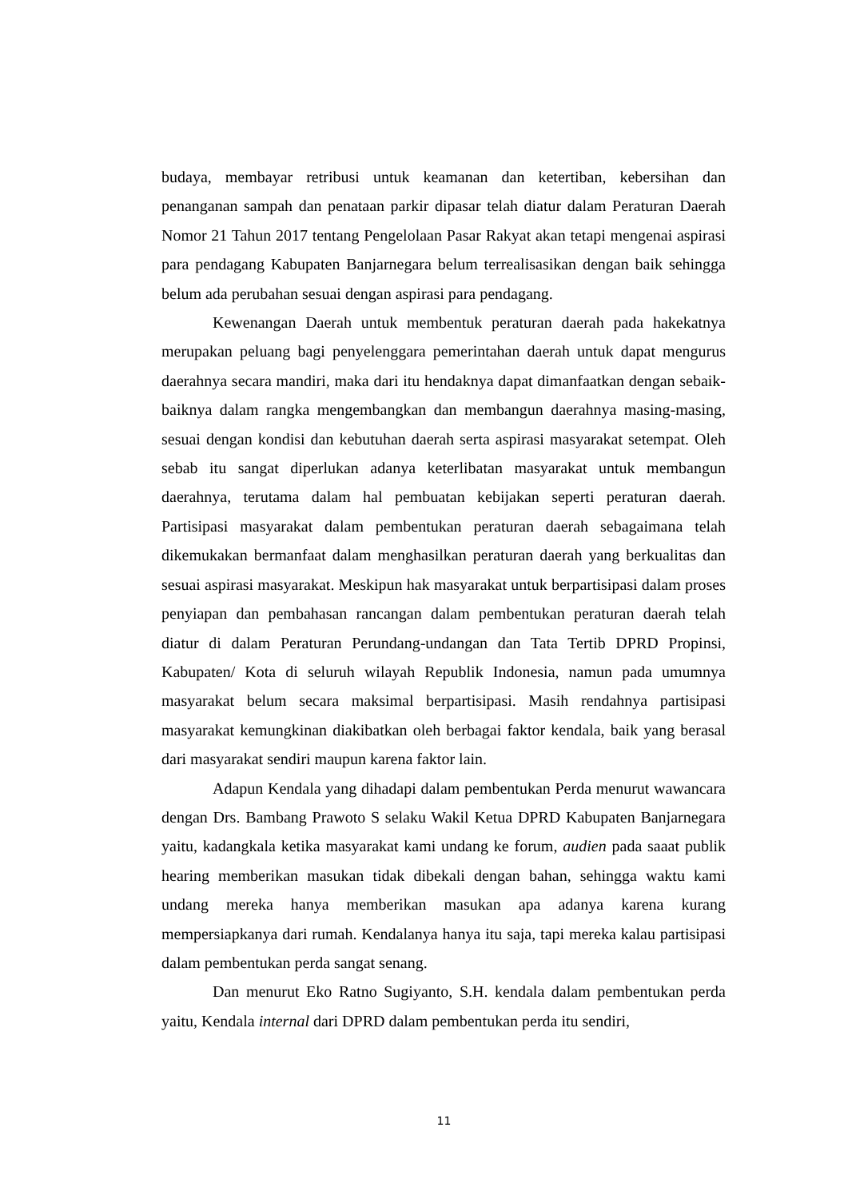budaya, membayar retribusi untuk keamanan dan ketertiban, kebersihan dan penanganan sampah dan penataan parkir dipasar telah diatur dalam Peraturan Daerah Nomor 21 Tahun 2017 tentang Pengelolaan Pasar Rakyat akan tetapi mengenai aspirasi para pendagang Kabupaten Banjarnegara belum terrealisasikan dengan baik sehingga belum ada perubahan sesuai dengan aspirasi para pendagang.
Kewenangan Daerah untuk membentuk peraturan daerah pada hakekatnya merupakan peluang bagi penyelenggara pemerintahan daerah untuk dapat mengurus daerahnya secara mandiri, maka dari itu hendaknya dapat dimanfaatkan dengan sebaik-baiknya dalam rangka mengembangkan dan membangun daerahnya masing-masing, sesuai dengan kondisi dan kebutuhan daerah serta aspirasi masyarakat setempat. Oleh sebab itu sangat diperlukan adanya keterlibatan masyarakat untuk membangun daerahnya, terutama dalam hal pembuatan kebijakan seperti peraturan daerah. Partisipasi masyarakat dalam pembentukan peraturan daerah sebagaimana telah dikemukakan bermanfaat dalam menghasilkan peraturan daerah yang berkualitas dan sesuai aspirasi masyarakat. Meskipun hak masyarakat untuk berpartisipasi dalam proses penyiapan dan pembahasan rancangan dalam pembentukan peraturan daerah telah diatur di dalam Peraturan Perundang-undangan dan Tata Tertib DPRD Propinsi, Kabupaten/ Kota di seluruh wilayah Republik Indonesia, namun pada umumnya masyarakat belum secara maksimal berpartisipasi. Masih rendahnya partisipasi masyarakat kemungkinan diakibatkan oleh berbagai faktor kendala, baik yang berasal dari masyarakat sendiri maupun karena faktor lain.
Adapun Kendala yang dihadapi dalam pembentukan Perda menurut wawancara dengan Drs. Bambang Prawoto S selaku Wakil Ketua DPRD Kabupaten Banjarnegara yaitu, kadangkala ketika masyarakat kami undang ke forum, audien pada saaat publik hearing memberikan masukan tidak dibekali dengan bahan, sehingga waktu kami undang mereka hanya memberikan masukan apa adanya karena kurang mempersiapkanya dari rumah. Kendalanya hanya itu saja, tapi mereka kalau partisipasi dalam pembentukan perda sangat senang.
Dan menurut Eko Ratno Sugiyanto, S.H. kendala dalam pembentukan perda yaitu, Kendala internal dari DPRD dalam pembentukan perda itu sendiri,
11